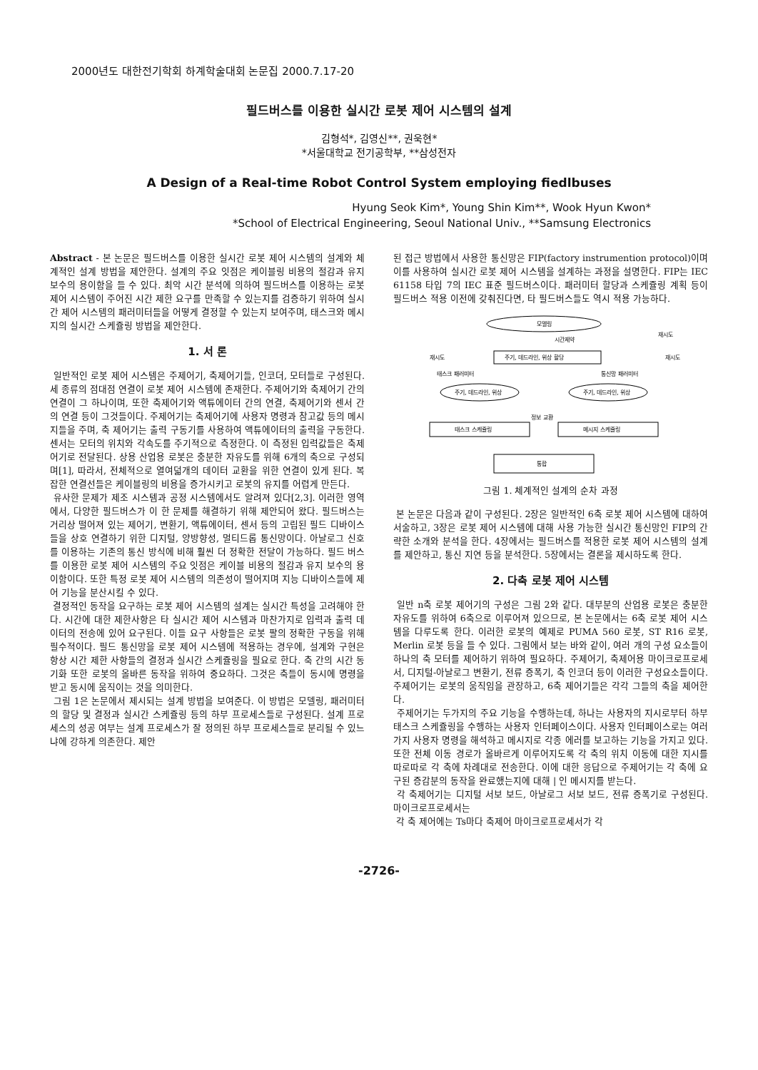2000년도 대한전기학회 하계학술대회 논문집 2000.7.17-20
필드버스를 이용한 실시간 로봇 제어 시스템의 설계
김형석*, 김영신**, 권욱현*
*서울대학교 전기공학부, **삼성전자
A Design of a Real-time Robot Control System employing fiedlbuses
Hyung Seok Kim*, Young Shin Kim**, Wook Hyun Kwon*
*School of Electrical Engineering, Seoul National Univ., **Samsung Electronics
Abstract - 본 논문은 필드버스를 이용한 실시간 로봇 제어 시스템의 설계와 체계적인 설계 방법을 제안한다. 설계의 주요 잇점은 케이블링 비용의 절감과 유지 보수의 용이함을 들 수 있다. 최악 시간 분석에 의하여 필드버스를 이용하는 로봇 제어 시스템이 주어진 시간 제한 요구를 만족할 수 있는지를 검증하기 위하여 실시간 제어 시스템의 패러미터들을 어떻게 결정할 수 있는지 보여주며, 태스크와 메시지의 실시간 스케쥴링 방법을 제안한다.
1. 서 론
일반적인 로봇 제어 시스템은 주제어기, 축제어기들, 인코더, 모터들로 구성된다. 세 종류의 점대점 연결이 로봇 제어 시스템에 존재한다. 주제어기와 축제어기 간의 연결이 그 하나이며, 또한 축제어기와 액튜에이터 간의 연결, 축제어기와 센서 간의 연결 등이 그것들이다. 주제어기는 축제어기에 사용자 명령과 참고값 등의 메시지들을 주며, 축 제어기는 출력 구동기를 사용하여 액튜에이터의 출력을 구동한다. 센서는 모터의 위치와 각속도를 주기적으로 측정한다. 이 측정된 입력값들은 축제어기로 전달된다. 상용 산업용 로봇은 충분한 자유도를 위해 6개의 축으로 구성되며[1], 따라서, 전체적으로 열여덟개의 데이터 교환을 위한 연결이 있게 된다. 복잡한 연결선들은 케이블링의 비용을 증가시키고 로봇의 유지를 어렵게 만든다.
유사한 문제가 제조 시스템과 공정 시스템에서도 알려져 있다[2,3]. 이러한 영역에서, 다양한 필드버스가 이 한 문제를 해결하기 위해 제안되어 왔다. 필드버스는 거리상 떨어져 있는 제어기, 변환기, 액튜에이터, 센서 등의 고립된 필드 디바이스들을 상호 연결하기 위한 디지털, 양방향성, 멀티드롭 통신망이다. 아날로그 신호를 이용하는 기존의 통신 방식에 비해 훨씬 더 정확한 전달이 가능하다. 필드 버스를 이용한 로봇 제어 시스템의 주요 잇점은 케이블 비용의 절감과 유지 보수의 용이함이다. 또한 특정 로봇 제어 시스템의 의존성이 떨어지며 지능 디바이스들에 제어 기능을 분산시킬 수 있다.
결정적인 동작을 요구하는 로봇 제어 시스템의 설계는 실시간 특성을 고려해야 한다. 시간에 대한 제한사항은 타 실시간 제어 시스템과 마찬가지로 입력과 출력 데이터의 전송에 있어 요구된다. 이들 요구 사항들은 로봇 팔의 정확한 구동을 위해 필수적이다. 필드 통신망을 로봇 제어 시스템에 적용하는 경우에, 설계와 구현은 항상 시간 제한 사항들의 결정과 실시간 스케쥴링을 필요로 한다. 축 간의 시간 동기화 또한 로봇의 올바른 동작을 위하여 중요하다. 그것은 축들이 동시에 명령을 받고 동시에 움직이는 것을 의미한다.
그림 1은 논문에서 제시되는 설계 방법을 보여준다. 이 방법은 모델링, 패러미터의 할당 및 결정과 실시간 스케쥴링 등의 하부 프로세스들로 구성된다. 설계 프로세스의 성공 여부는 설계 프로세스가 잘 정의된 하부 프로세스들로 분리될 수 있느냐에 강하게 의존한다. 제안
된 접근 방법에서 사용한 통신망은 FIP(factory instrumention protocol)이며 이를 사용하여 실시간 로봇 제어 시스템을 설계하는 과정을 설명한다. FIP는 IEC 61158 타입 7의 IEC 표준 필드버스이다. 패러미터 할당과 스케쥴링 계획 등이 필드버스 적용 이전에 갖춰진다면, 타 필드버스들도 역시 적용 가능하다.
모델링
시간제약
재시도
주기, 데드라인, 위상 할당
재시도
재시도
태스크 패러미터
통신망 패러미터
주기, 데드라인, 위상
주기, 데드라인, 위상
태스크 스케쥴링
메시지 스케쥴링
정보 교환
통합
그림 1. 체계적인 설계의 순차 과정
본 논문은 다음과 같이 구성된다. 2장은 일반적인 6축 로봇 제어 시스템에 대하여 서술하고, 3장은 로봇 제어 시스템에 대해 사용 가능한 실시간 통신망인 FIP의 간략한 소개와 분석을 한다. 4장에서는 필드버스를 적용한 로봇 제어 시스템의 설계를 제안하고, 통신 지연 등을 분석한다. 5장에서는 결론을 제시하도록 한다.
2. 다축 로봇 제어 시스템
일반 n축 로봇 제어기의 구성은 그림 2와 같다. 대부분의 산업용 로봇은 충분한 자유도를 위하여 6축으로 이루어져 있으므로, 본 논문에서는 6축 로봇 제어 시스템을 다루도록 한다. 이러한 로봇의 예제로 PUMA 560 로봇, ST R16 로봇, Merlin 로봇 등을 들 수 있다. 그림에서 보는 바와 같이, 여러 개의 구성 요소들이 하나의 축 모터를 제어하기 위하여 필요하다. 주제어기, 축제어용 마이크로프로세서, 디지털-아날로그 변환기, 전류 증폭기, 축 인코더 등이 이러한 구성요소들이다. 주제어기는 로봇의 움직임을 관장하고, 6축 제어기들은 각각 그들의 축을 제어한다.
주제어기는 두가지의 주요 기능을 수행하는데, 하나는 사용자의 지시로부터 하부태스크 스케쥴링을 수행하는 사용자 인터페이스이다. 사용자 인터페이스로는 여러 가지 사용자 명령을 해석하고 메시지로 각종 에러를 보고하는 기능을 가지고 있다. 또한 전체 이동 경로가 올바르게 이루어지도록 각 축의 위치 이동에 대한 지시를 따로따로 각 축에 차례대로 전송한다. 이에 대한 응답으로 주제어기는 각 축에 요구된 증감분의 동작을 완료했는지에 대해 | 인 메시지를 받는다.
각 축제어기는 디지털 서보 보드, 아날로그 서보 보드, 전류 증폭기로 구성된다. 마이크로프로세서는
각 축 제어에는 Ts마다 축제어 마이크로프로세서가 각
-2726-